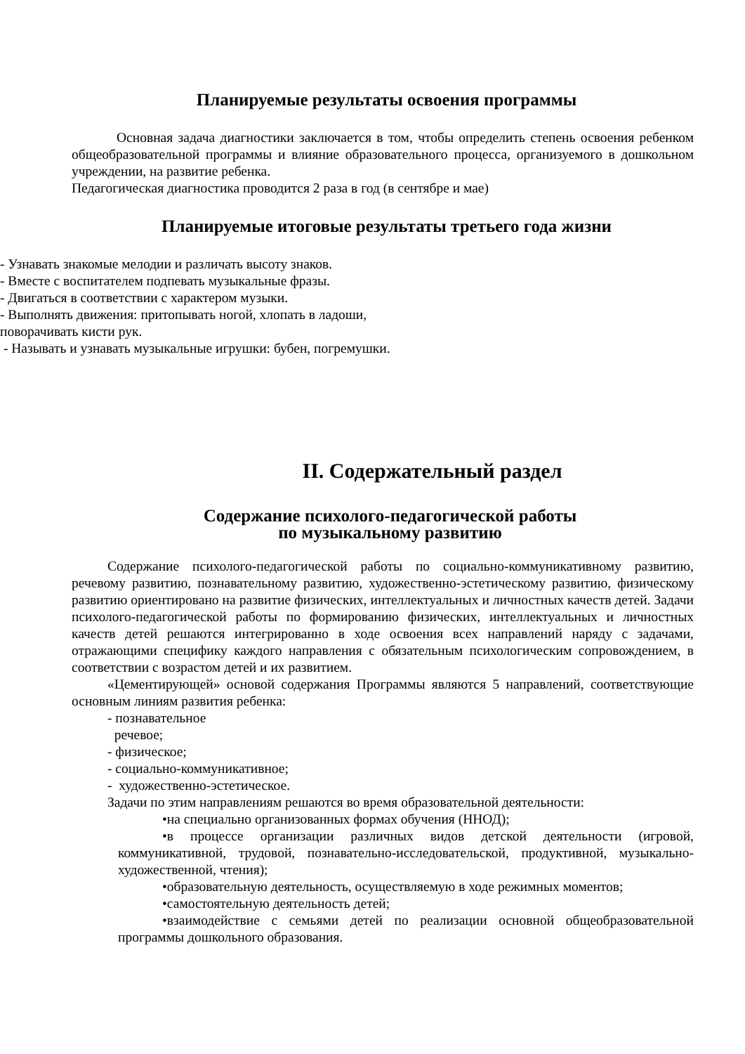Планируемые результаты освоения программы
Основная задача диагностики заключается в том, чтобы определить степень освоения ребенком общеобразовательной программы и влияние образовательного процесса, организуемого в дошкольном учреждении, на развитие ребенка.
Педагогическая диагностика проводится 2 раза в год (в сентябре и мае)
Планируемые итоговые результаты третьего года жизни
- Узнавать знакомые мелодии и различать высоту знаков.
- Вместе с воспитателем подпевать музыкальные фразы.
- Двигаться в соответствии с характером музыки.
- Выполнять движения: притопывать ногой, хлопать в ладоши,
поворачивать кисти рук.
- Называть и узнавать музыкальные игрушки: бубен, погремушки.
II. Содержательный раздел
Содержание психолого-педагогической работы
по музыкальному развитию
Содержание психолого-педагогической работы по социально-коммуникативному развитию, речевому развитию, познавательному развитию, художественно-эстетическому развитию, физическому развитию ориентировано на развитие физических, интеллектуальных и личностных качеств детей. Задачи психолого-педагогической работы по формированию физических, интеллектуальных и личностных качеств детей решаются интегрированно в ходе освоения всех направлений наряду с задачами, отражающими специфику каждого направления с обязательным психологическим сопровождением, в соответствии с возрастом детей и их развитием.
«Цементирующей» основой содержания Программы являются 5 направлений, соответствующие основным линиям развития ребенка:
- познавательное
речевое;
- физическое;
- социально-коммуникативное;
- художественно-эстетическое.
Задачи по этим направлениям решаются во время образовательной деятельности:
•на специально организованных формах обучения (ННОД);
•в процессе организации различных видов детской деятельности (игровой, коммуникативной, трудовой, познавательно-исследовательской, продуктивной, музыкально-художественной, чтения);
•образовательную деятельность, осуществляемую в ходе режимных моментов;
•самостоятельную деятельность детей;
•взаимодействие с семьями детей по реализации основной общеобразовательной программы дошкольного образования.